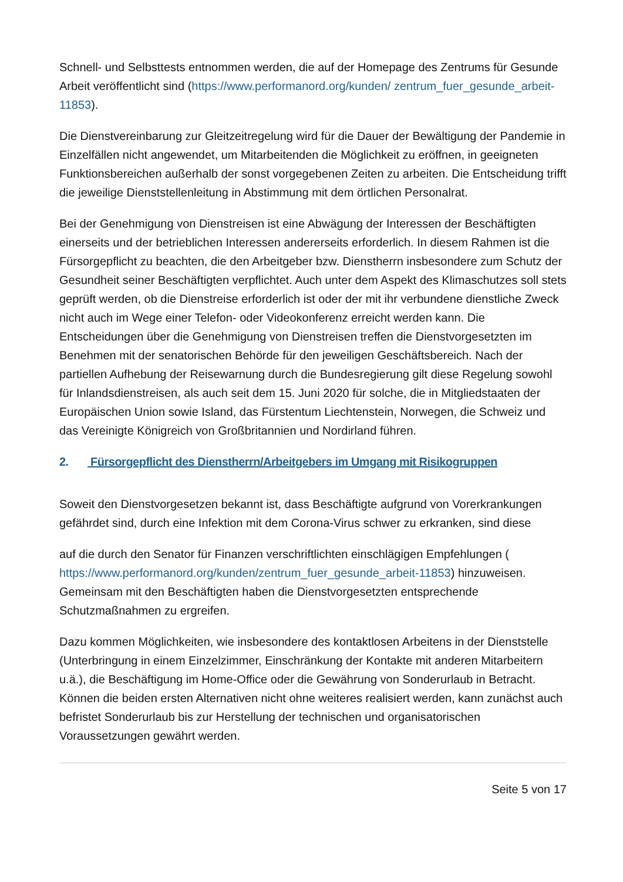Schnell- und Selbsttests entnommen werden, die auf der Homepage des Zentrums für Gesunde Arbeit veröffentlicht sind (https://www.performanord.org/kunden/ zentrum_fuer_gesunde_arbeit-11853).
Die Dienstvereinbarung zur Gleitzeitregelung wird für die Dauer der Bewältigung der Pandemie in Einzelfällen nicht angewendet, um Mitarbeitenden die Möglichkeit zu eröffnen, in geeigneten Funktionsbereichen außerhalb der sonst vorgegebenen Zeiten zu arbeiten. Die Entscheidung trifft die jeweilige Dienststellenleitung in Abstimmung mit dem örtlichen Personalrat.
Bei der Genehmigung von Dienstreisen ist eine Abwägung der Interessen der Beschäftigten einerseits und der betrieblichen Interessen andererseits erforderlich. In diesem Rahmen ist die Fürsorgepflicht zu beachten, die den Arbeitgeber bzw. Dienstherrn insbesondere zum Schutz der Gesundheit seiner Beschäftigten verpflichtet. Auch unter dem Aspekt des Klimaschutzes soll stets geprüft werden, ob die Dienstreise erforderlich ist oder der mit ihr verbundene dienstliche Zweck nicht auch im Wege einer Telefon- oder Videokonferenz erreicht werden kann. Die Entscheidungen über die Genehmigung von Dienstreisen treffen die Dienstvorgesetzten im Benehmen mit der senatorischen Behörde für den jeweiligen Geschäftsbereich. Nach der partiellen Aufhebung der Reisewarnung durch die Bundesregierung gilt diese Regelung sowohl für Inlandsdienstreisen, als auch seit dem 15. Juni 2020 für solche, die in Mitgliedstaaten der Europäischen Union sowie Island, das Fürstentum Liechtenstein, Norwegen, die Schweiz und das Vereinigte Königreich von Großbritannien und Nordirland führen.
2. Fürsorgepflicht des Dienstherrn/Arbeitgebers im Umgang mit Risikogruppen
Soweit den Dienstvorgesetzen bekannt ist, dass Beschäftigte aufgrund von Vorerkrankungen gefährdet sind, durch eine Infektion mit dem Corona-Virus schwer zu erkranken, sind diese
auf die durch den Senator für Finanzen verschriftlichten einschlägigen Empfehlungen ( https://www.performanord.org/kunden/zentrum_fuer_gesunde_arbeit-11853) hinzuweisen. Gemeinsam mit den Beschäftigten haben die Dienstvorgesetzten entsprechende Schutzmaßnahmen zu ergreifen.
Dazu kommen Möglichkeiten, wie insbesondere des kontaktlosen Arbeitens in der Dienststelle (Unterbringung in einem Einzelzimmer, Einschränkung der Kontakte mit anderen Mitarbeitern u.ä.), die Beschäftigung im Home-Office oder die Gewährung von Sonderurlaub in Betracht. Können die beiden ersten Alternativen nicht ohne weiteres realisiert werden, kann zunächst auch befristet Sonderurlaub bis zur Herstellung der technischen und organisatorischen Voraussetzungen gewährt werden.
Seite 5 von 17